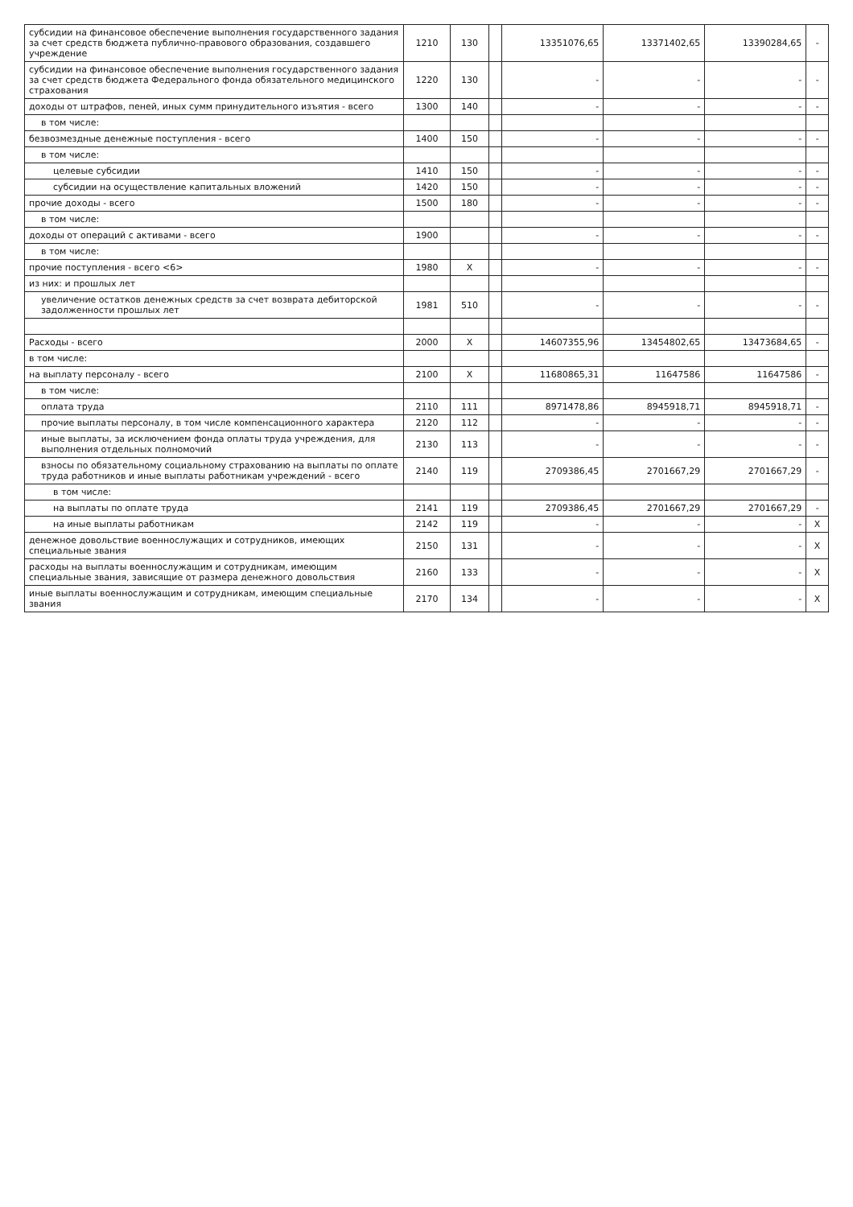| субсидии на финансовое обеспечение выполнения государственного задания за счет средств бюджета публично-правового образования, создавшего учреждение | 1210 | 130 | | 13351076,65 | 13371402,65 | 13390284,65 | - |
| субсидии на финансовое обеспечение выполнения государственного задания за счет средств бюджета Федерального фонда обязательного медицинского страхования | 1220 | 130 | | - | - | - | - |
| доходы от штрафов, пеней, иных сумм принудительного изъятия - всего | 1300 | 140 | | - | - | - | - |
| в том числе: | | | | | | | |
| безвозмездные денежные поступления - всего | 1400 | 150 | | - | - | - | - |
| в том числе: | | | | | | | |
| целевые субсидии | 1410 | 150 | | - | - | - | - |
| субсидии на осуществление капитальных вложений | 1420 | 150 | | - | - | - | - |
| прочие доходы - всего | 1500 | 180 | | - | - | - | - |
| в том числе: | | | | | | | |
| доходы от операций с активами - всего | 1900 | | | - | - | - | - |
| в том числе: | | | | | | | |
| прочие поступления - всего <6> | 1980 | X | | - | - | - | - |
| из них: и прошлых лет | | | | | | | |
| увеличение остатков денежных средств за счет возврата дебиторской задолженности прошлых лет | 1981 | 510 | | - | - | - | - |
| Расходы - всего | 2000 | X | | 14607355,96 | 13454802,65 | 13473684,65 | - |
| в том числе: | | | | | | | |
| на выплату персоналу - всего | 2100 | X | | 11680865,31 | 11647586 | 11647586 | - |
| в том числе: | | | | | | | |
| оплата труда | 2110 | 111 | | 8971478,86 | 8945918,71 | 8945918,71 | - |
| прочие выплаты персоналу, в том числе компенсационного характера | 2120 | 112 | | - | - | - | - |
| иные выплаты, за исключением фонда оплаты труда учреждения, для выполнения отдельных полномочий | 2130 | 113 | | - | - | - | - |
| взносы по обязательному социальному страхованию на выплаты по оплате труда работников и иные выплаты работникам учреждений - всего | 2140 | 119 | | 2709386,45 | 2701667,29 | 2701667,29 | - |
| в том числе: | | | | | | | |
| на выплаты по оплате труда | 2141 | 119 | | 2709386,45 | 2701667,29 | 2701667,29 | - |
| на иные выплаты работникам | 2142 | 119 | | - | - | - | X |
| денежное довольствие военнослужащих и сотрудников, имеющих специальные звания | 2150 | 131 | | - | - | - | X |
| расходы на выплаты военнослужащим и сотрудникам, имеющим специальные звания, зависящие от размера денежного довольствия | 2160 | 133 | | - | - | - | X |
| иные выплаты военнослужащим и сотрудникам, имеющим специальные звания | 2170 | 134 | | - | - | - | X |